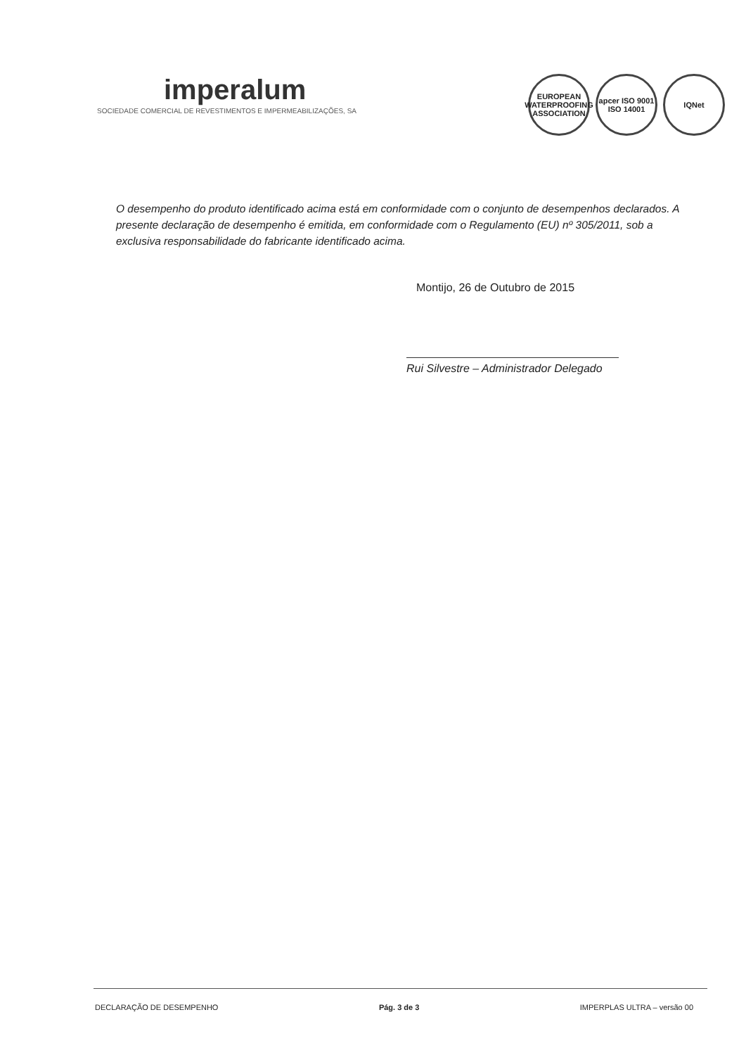imperalum
SOCIEDADE COMERCIAL DE REVESTIMENTOS E IMPERMEABILIZAÇÕES, SA
EUROPEAN WATERPROOFING ASSOCIATION
apcer ISO 9001 ISO 14001
IQNet
O desempenho do produto identificado acima está em conformidade com o conjunto de desempenhos declarados. A presente declaração de desempenho é emitida, em conformidade com o Regulamento (EU) nº 305/2011, sob a exclusiva responsabilidade do fabricante identificado acima.
Montijo, 26 de Outubro de 2015
Rui Silvestre – Administrador Delegado
DECLARAÇÃO DE DESEMPENHO Pág. 3 de 3 IMPERPLAS ULTRA – versão 00